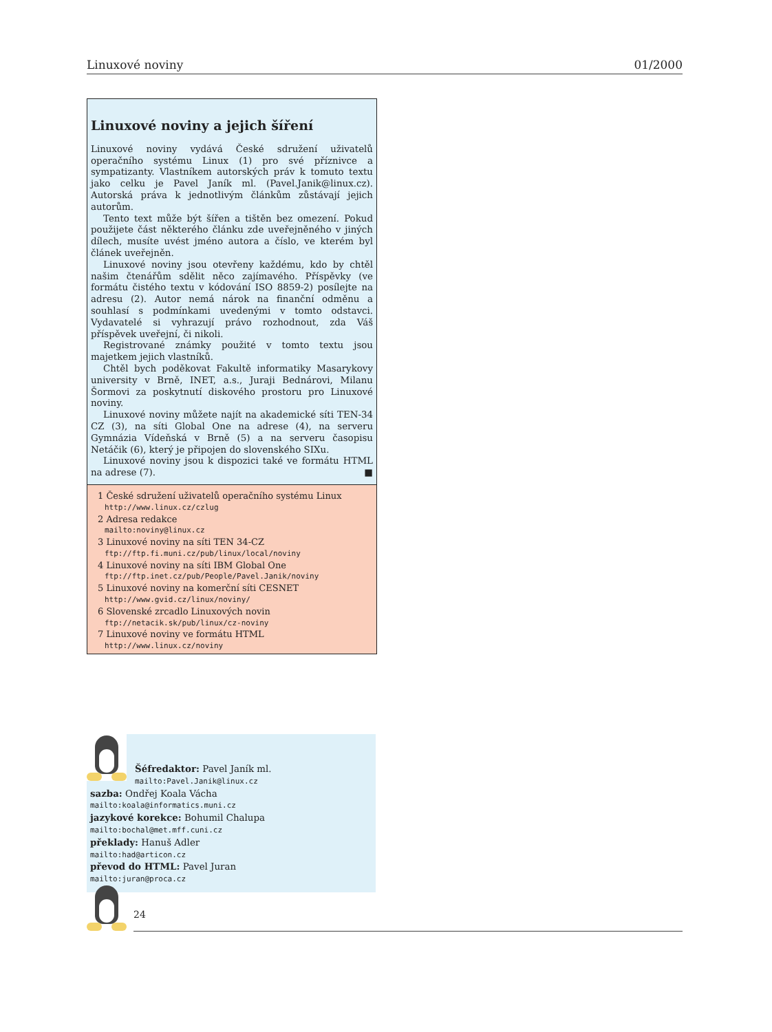Linuxové noviny 01/2000
Linuxové noviny a jejich šíření
Linuxové noviny vydává České sdružení uživatelů operačního systému Linux (1) pro své příznivce a sympatizanty. Vlastníkem autorských práv k tomuto textu jako celku je Pavel Janík ml. (Pavel.Janik@linux.cz). Autorská práva k jednotlivým článkům zůstávají jejich autorům.
Tento text může být šířen a tištěn bez omezení. Pokud použijete část některého článku zde uveřejněného v jiných dílech, musíte uvést jméno autora a číslo, ve kterém byl článek uveřejněn.
Linuxové noviny jsou otevřeny každému, kdo by chtěl našim čtenářům sdělit něco zajímavého. Příspěvky (ve formátu čistého textu v kódování ISO 8859-2) posílejte na adresu (2). Autor nemá nárok na finanční odměnu a souhlasí s podmínkami uvedenými v tomto odstavci. Vydavatelé si vyhrazují právo rozhodnout, zda Váš příspěvek uveřejní, či nikoli.
Registrované známky použité v tomto textu jsou majetkem jejich vlastníků.
Chtěl bych poděkovat Fakultě informatiky Masarykovy university v Brně, INET, a.s., Juraji Bednárovi, Milanu Šormovi za poskytnutí diskového prostoru pro Linuxové noviny.
Linuxové noviny můžete najít na akademické síti TEN-34 CZ (3), na síti Global One na adrese (4), na serveru Gymnázia Vídeňská v Brně (5) a na serveru časopisu Netáčik (6), který je připojen do slovenského SIXu.
Linuxové noviny jsou k dispozici také ve formátu HTML na adrese (7). ■
1 České sdružení uživatelů operačního systému Linux
http://www.linux.cz/czlug
2 Adresa redakce
mailto:noviny@linux.cz
3 Linuxové noviny na síti TEN 34-CZ
ftp://ftp.fi.muni.cz/pub/linux/local/noviny
4 Linuxové noviny na síti IBM Global One
ftp://ftp.inet.cz/pub/People/Pavel.Janik/noviny
5 Linuxové noviny na komerční síti CESNET
http://www.gvid.cz/linux/noviny/
6 Slovenské zrcadlo Linuxových novin
ftp://netacik.sk/pub/linux/cz-noviny
7 Linuxové noviny ve formátu HTML
http://www.linux.cz/noviny
Šéfredaktor: Pavel Janík ml.
mailto:Pavel.Janik@linux.cz
sazba: Ondřej Koala Vácha
mailto:koala@informatics.muni.cz
jazykové korekce: Bohumil Chalupa
mailto:bochal@met.mff.cuni.cz
překlady: Hanuš Adler
mailto:had@articon.cz
převod do HTML: Pavel Juran
mailto:juran@proca.cz
24